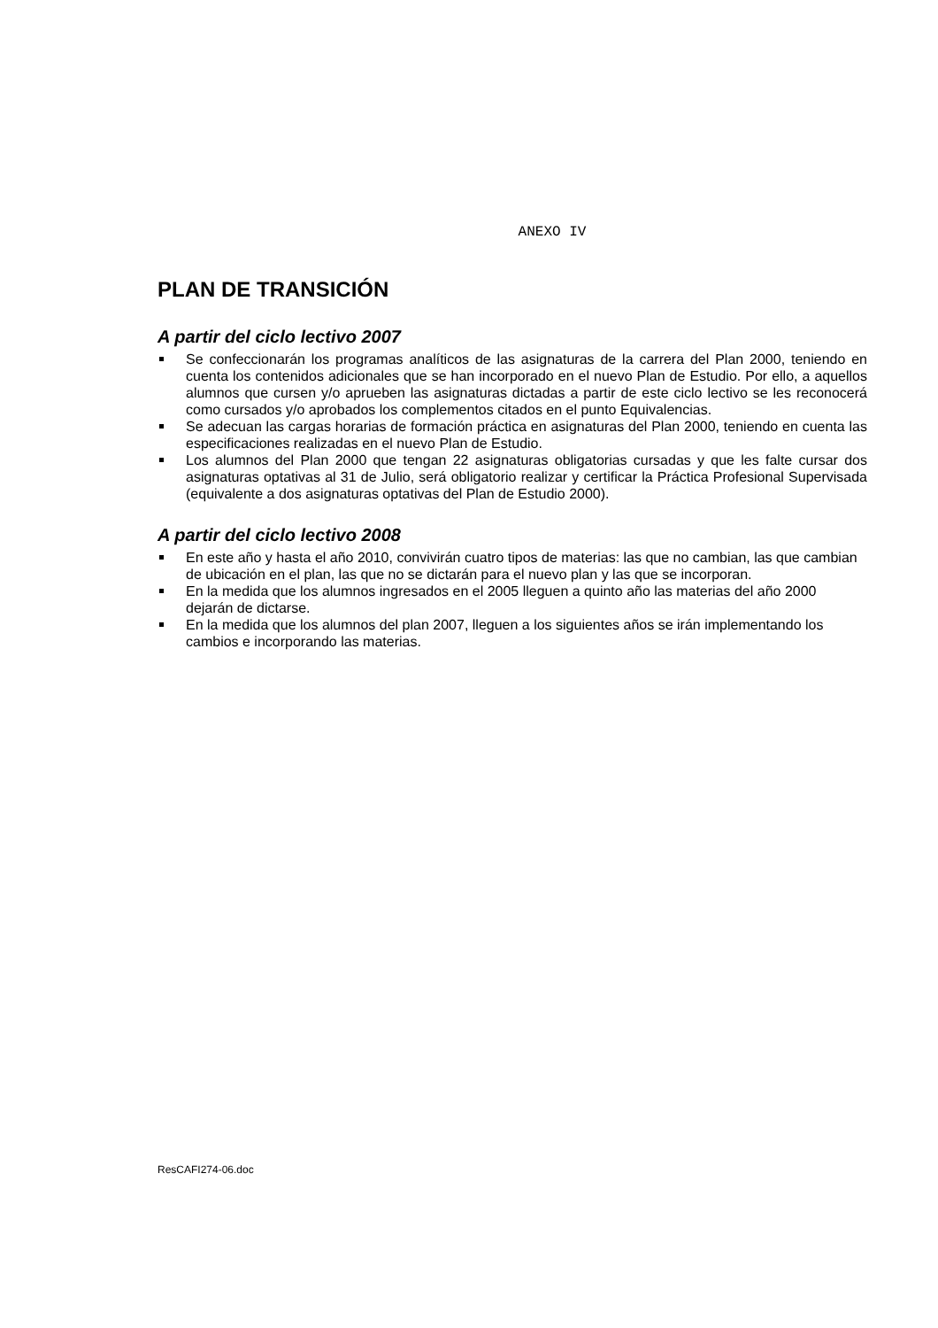ANEXO IV
PLAN DE TRANSICIÓN
A partir del ciclo lectivo 2007
Se confeccionarán los programas analíticos de las asignaturas de la carrera del Plan 2000, teniendo en cuenta los contenidos adicionales que se han incorporado en el nuevo Plan de Estudio. Por ello, a aquellos alumnos que cursen y/o aprueben las asignaturas dictadas a partir de este ciclo lectivo se les reconocerá como cursados y/o aprobados los complementos citados en el punto Equivalencias.
Se adecuan las cargas horarias de formación práctica en asignaturas del Plan 2000, teniendo en cuenta las especificaciones realizadas en el nuevo Plan de Estudio.
Los alumnos del Plan 2000 que tengan 22 asignaturas obligatorias cursadas y que les falte cursar dos asignaturas optativas al 31 de Julio, será obligatorio realizar y certificar la Práctica Profesional Supervisada (equivalente a dos asignaturas optativas del Plan de Estudio 2000).
A partir del ciclo lectivo 2008
En este año y hasta el año 2010, convivirán cuatro tipos de materias: las que no cambian, las que cambian de ubicación en el plan, las que no se dictarán para el nuevo plan y las que se incorporan.
En la medida que los alumnos ingresados en el 2005 lleguen a quinto año las materias del año 2000 dejarán de dictarse.
En la medida que los alumnos del plan 2007, lleguen a los siguientes años se irán implementando los cambios e incorporando las materias.
ResCAFI274-06.doc